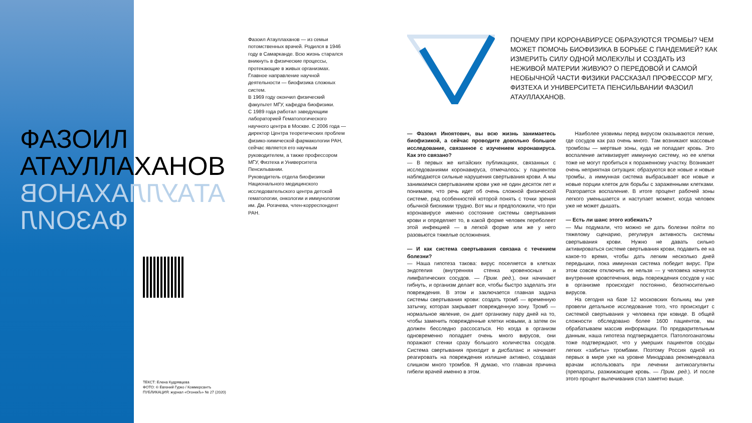ФАЗОИЛ
АТАУЛЛАХАНОВ
АТАУЛЛАХАНОВ
ФАЗОИЛ
Фазоил Атауллаханов — из семьи потомственных врачей. Родился в 1946 году в Самарканде. Всю жизнь старался вникнуть в физические процессы, протекающие в живых организмах. Главное направление научной деятельности — биофизика сложных систем.
В 1969 году окончил физический факультет МГУ, кафедра биофизики.
С 1989 года работал заведующим лабораторией Гематологического научного центра в Москве. С 2006 года — директор Центра теоретических проблем физико-химической фармакологии РАН, сейчас является его научным руководителем, а также профессором МГУ, Физтеха и Университета Пенсильвании.
Руководитель отдела биофизики Национального медицинского исследовательского центра детской гематологии, онкологии и иммунологии им. Дм. Рогачева, член-корреспондент РАН.
ТЕКСТ: Елена Кудрявцева
ФОТО: © Евгений Гурко / Коммерсантъ
ПУБЛИКАЦИЯ: журнал «ОгонекЪ» № 27 (2020)
ПОЧЕМУ ПРИ КОРОНАВИРУСЕ ОБРАЗУЮТСЯ ТРОМБЫ? ЧЕМ МОЖЕТ ПОМОЧЬ БИОФИЗИКА В БОРЬБЕ С ПАНДЕМИЕЙ? КАК ИЗМЕРИТЬ СИЛУ ОДНОЙ МОЛЕКУЛЫ И СОЗДАТЬ ИЗ НЕЖИВОЙ МАТЕРИИ ЖИВУЮ? О ПЕРЕДОВОЙ И САМОЙ НЕОБЫЧНОЙ ЧАСТИ ФИЗИКИ РАССКАЗАЛ ПРОФЕССОР МГУ, ФИЗТЕХА И УНИВЕРСИТЕТА ПЕНСИЛЬВАНИИ ФАЗОИЛ АТАУЛЛАХАНОВ.
— Фазоил Иноятович, вы всю жизнь занимаетесь биофизикой, а сейчас проводите довольно большое исследование, связанное с изучением коронавируса. Как это связано?
— В первых же китайских публикациях, связанных с исследованиями коронавируса, отмечалось: у пациентов наблюдаются сильные нарушения свертывания крови. А мы занимаемся свертыванием крови уже не один десяток лет и понимаем, что речь идет об очень сложной физической системе, ряд особенностей которой понять с точки зрения обычной биохимии трудно. Вот мы и предположили, что при коронавирусе именно состояние системы свертывания крови и определяет то, в какой форме человек переболеет этой инфекцией — в легкой форме или же у него разовьются тяжелые осложнения.
— И как система свертывания связана с течением болезни?
— Наша гипотеза такова: вирус поселяется в клетках эндотелия (внутренняя стенка кровеносных и лимфатических сосудов. — Прим. ред.), они начинают гибнуть, и организм делает все, чтобы быстро заделать эти повреждения. В этом и заключается главная задача системы свертывания крови: создать тромб — временную затычку, которая закрывает поврежденную зону. Тромб — нормальное явление, он дает организму пару дней на то, чтобы заменить поврежденные клетки новыми, а затем он должен бесследно рассосаться. Но когда в организм одновременно попадает очень много вирусов, они поражают стенки сразу большого количества сосудов. Система свертывания приходит в дисбаланс и начинает реагировать на повреждения излишне активно, создавая слишком много тромбов. Я думаю, что главная причина гибели врачей именно в этом.
Наиболее уязвимы перед вирусом оказываются легкие, где сосудов как раз очень много. Там возникают массовые тромбозы — мертвые зоны, куда не попадает кровь. Это воспаление активизирует иммунную систему, но ее клетки тоже не могут пробиться к пораженному участку. Возникает очень неприятная ситуация: образуются все новые и новые тромбы, а иммунная система выбрасывает все новые и новые порции клеток для борьбы с зараженными клетками. Разгорается воспаление. В итоге процент рабочей зоны легкого уменьшается и наступает момент, когда человек уже не может дышать.
— Есть ли шанс этого избежать?
— Мы подумали, что можно не дать болезни пойти по тяжелому сценарию, регулируя активность системы свертывания крови. Нужно не давать сильно активироваться системе свертывания крови, подавить ее на какое-то время, чтобы дать легким несколько дней передышки, пока иммунная система победит вирус. При этом совсем отключить ее нельзя — у человека начнутся внутренние кровотечения, ведь повреждения сосудов у нас в организме происходят постоянно, безотносительно вирусов.
На сегодня на базе 12 московских больниц мы уже провели детальное исследование того, что происходит с системой свертывания у человека при ковиде. В общей сложности обследовано более 1600 пациентов, мы обрабатываем массив информации. По предварительным данным, наша гипотеза подтверждается. Патологоанатомы тоже подтверждают, что у умерших пациентов сосуды легких «забиты» тромбами. Поэтому Россия одной из первых в мире уже на уровне Минздрава рекомендовала врачам использовать при лечении антикоагулянты (препараты, разжижающие кровь. — Прим. ред.). И после этого процент вылечивания стал заметно выше.